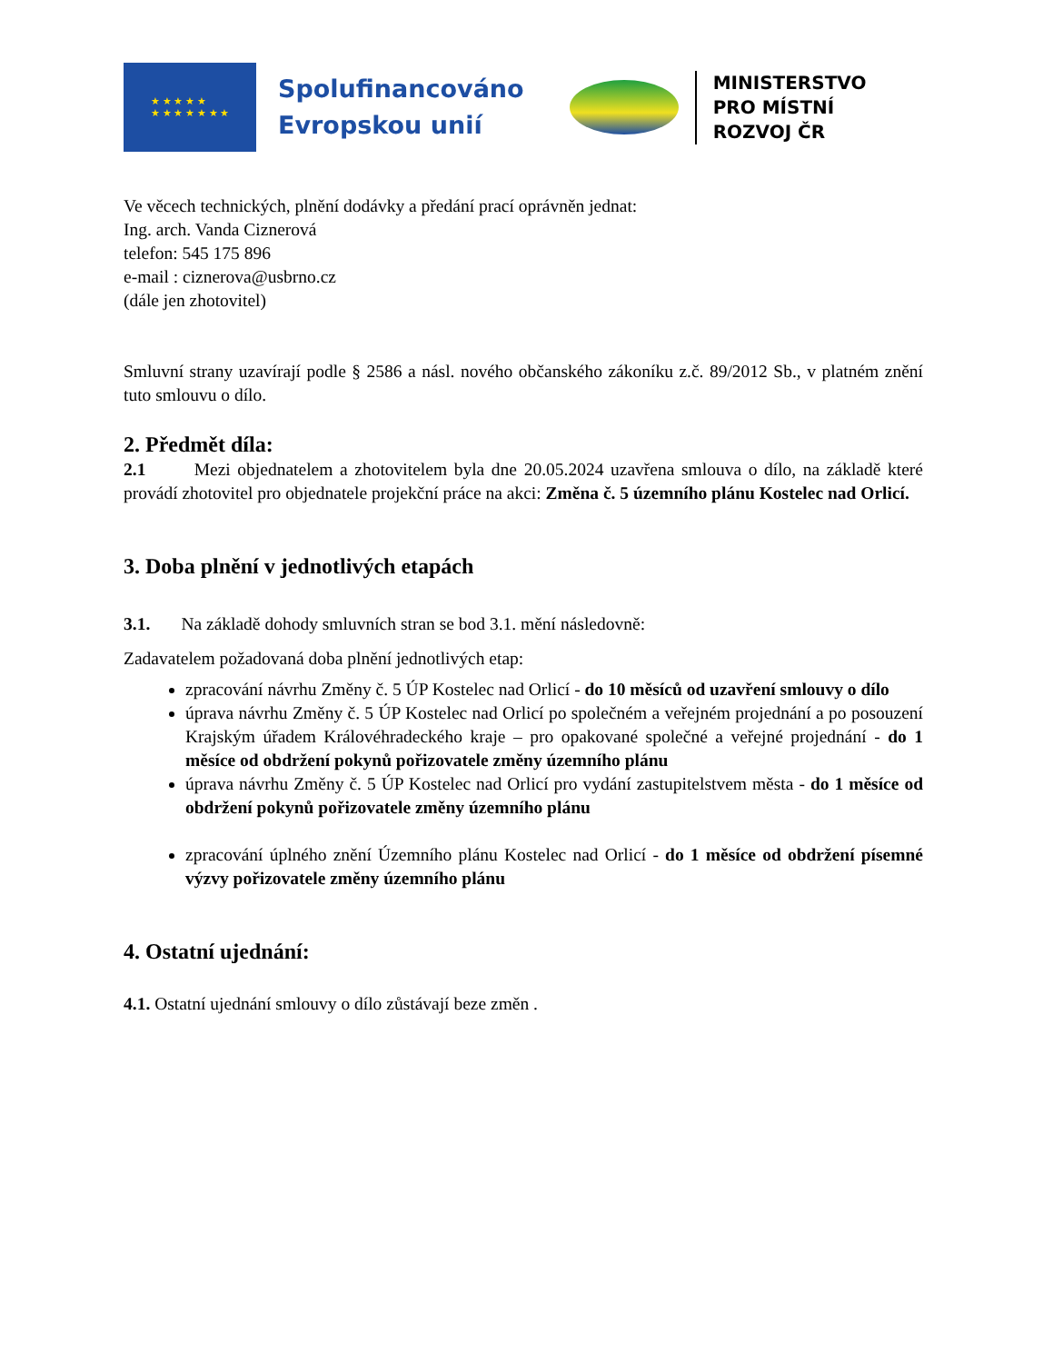★ ★ ★ ★ ★
★ ★ ★ ★ ★ ★ ★
Spolufinancováno
Evropskou unií
MINISTERSTVO
PRO MÍSTNÍ
ROZVOJ ČR
Ve věcech technických, plnění dodávky a předání prací oprávněn jednat:
Ing. arch. Vanda Ciznerová
telefon: 545 175 896
e-mail : ciznerova@usbrno.cz
(dále jen zhotovitel)
Smluvní strany uzavírají podle § 2586 a násl. nového občanského zákoníku z.č. 89/2012 Sb., v platném znění tuto smlouvu o dílo.
2. Předmět díla:
2.1 Mezi objednatelem a zhotovitelem byla dne 20.05.2024 uzavřena smlouva o dílo, na základě které provádí zhotovitel pro objednatele projekční práce na akci: Změna č. 5 územního plánu Kostelec nad Orlicí.
3. Doba plnění v jednotlivých etapách
3.1. Na základě dohody smluvních stran se bod 3.1. mění následovně:
Zadavatelem požadovaná doba plnění jednotlivých etap:
zpracování návrhu Změny č. 5 ÚP Kostelec nad Orlicí - do 10 měsíců od uzavření smlouvy o dílo
úprava návrhu Změny č. 5 ÚP Kostelec nad Orlicí po společném a veřejném projednání a po posouzení Krajským úřadem Královéhradeckého kraje – pro opakované společné a veřejné projednání - do 1 měsíce od obdržení pokynů pořizovatele změny územního plánu
úprava návrhu Změny č. 5 ÚP Kostelec nad Orlicí pro vydání zastupitelstvem města - do 1 měsíce od obdržení pokynů pořizovatele změny územního plánu
zpracování úplného znění Územního plánu Kostelec nad Orlicí - do 1 měsíce od obdržení písemné výzvy pořizovatele změny územního plánu
4. Ostatní ujednání:
4.1. Ostatní ujednání smlouvy o dílo zůstávají beze změn .